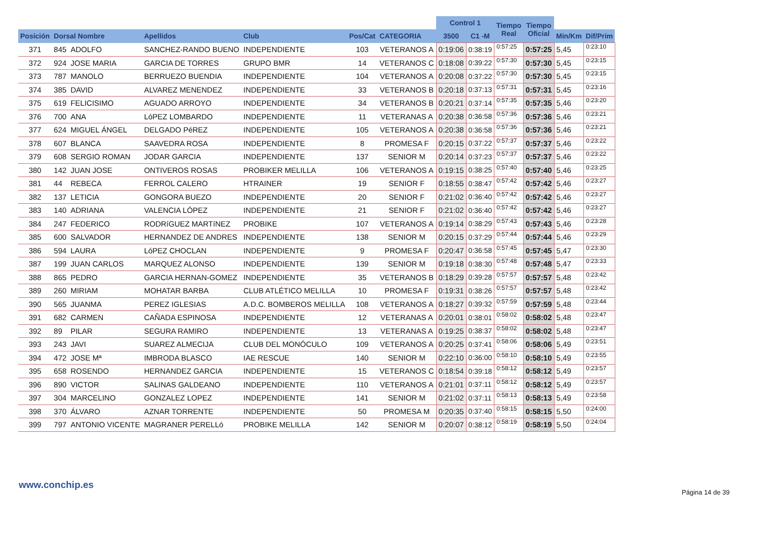| | | | | | | | Control 1 | | Tiempo Real | Tiempo Oficial | | |
| --- | --- | --- | --- | --- | --- | --- | --- | --- | --- | --- | --- | --- |
| Posición | Dorsal Nombre | | Apellidos | Club | Pos/Cat | CATEGORIA | 3500 | C1 -M | | | Min/Km | Dif/Prim |
| 371 | 845 | ADOLFO | SANCHEZ-RANDO BUENO | INDEPENDIENTE | 103 | VETERANOS A | 0:19:06 | 0:38:19 | 0:57:25 | 0:57:25 | 5,45 | 0:23:10 |
| 372 | 924 | JOSE MARIA | GARCIA DE TORRES | GRUPO BMR | 14 | VETERANOS C | 0:18:08 | 0:39:22 | 0:57:30 | 0:57:30 | 5,45 | 0:23:15 |
| 373 | 787 | MANOLO | BERRUEZO BUENDIA | INDEPENDIENTE | 104 | VETERANOS A | 0:20:08 | 0:37:22 | 0:57:30 | 0:57:30 | 5,45 | 0:23:15 |
| 374 | 385 | DAVID | ALVAREZ MENENDEZ | INDEPENDIENTE | 33 | VETERANOS B | 0:20:18 | 0:37:13 | 0:57:31 | 0:57:31 | 5,45 | 0:23:16 |
| 375 | 619 | FELICISIMO | AGUADO ARROYO | INDEPENDIENTE | 34 | VETERANOS B | 0:20:21 | 0:37:14 | 0:57:35 | 0:57:35 | 5,46 | 0:23:20 |
| 376 | 700 | ANA | LóPEZ LOMBARDO | INDEPENDIENTE | 11 | VETERANAS A | 0:20:38 | 0:36:58 | 0:57:36 | 0:57:36 | 5,46 | 0:23:21 |
| 377 | 624 | MIGUEL ÁNGEL | DELGADO PéREZ | INDEPENDIENTE | 105 | VETERANOS A | 0:20:38 | 0:36:58 | 0:57:36 | 0:57:36 | 5,46 | 0:23:21 |
| 378 | 607 | BLANCA | SAAVEDRA ROSA | INDEPENDIENTE | 8 | PROMESA F | 0:20:15 | 0:37:22 | 0:57:37 | 0:57:37 | 5,46 | 0:23:22 |
| 379 | 608 | SERGIO ROMAN | JODAR GARCIA | INDEPENDIENTE | 137 | SENIOR M | 0:20:14 | 0:37:23 | 0:57:37 | 0:57:37 | 5,46 | 0:23:22 |
| 380 | 142 | JUAN JOSE | ONTIVEROS ROSAS | PROBIKER MELILLA | 106 | VETERANOS A | 0:19:15 | 0:38:25 | 0:57:40 | 0:57:40 | 5,46 | 0:23:25 |
| 381 | 44 | REBECA | FERROL CALERO | HTRAINER | 19 | SENIOR F | 0:18:55 | 0:38:47 | 0:57:42 | 0:57:42 | 5,46 | 0:23:27 |
| 382 | 137 | LETICIA | GONGORA BUEZO | INDEPENDIENTE | 20 | SENIOR F | 0:21:02 | 0:36:40 | 0:57:42 | 0:57:42 | 5,46 | 0:23:27 |
| 383 | 140 | ADRIANA | VALENCIA LÓPEZ | INDEPENDIENTE | 21 | SENIOR F | 0:21:02 | 0:36:40 | 0:57:42 | 0:57:42 | 5,46 | 0:23:27 |
| 384 | 247 | FEDERICO | RODRíGUEZ MARTíNEZ | PROBIKE | 107 | VETERANOS A | 0:19:14 | 0:38:29 | 0:57:43 | 0:57:43 | 5,46 | 0:23:28 |
| 385 | 600 | SALVADOR | HERNANDEZ DE ANDRES | INDEPENDIENTE | 138 | SENIOR M | 0:20:15 | 0:37:29 | 0:57:44 | 0:57:44 | 5,46 | 0:23:29 |
| 386 | 594 | LAURA | LóPEZ CHOCLAN | INDEPENDIENTE | 9 | PROMESA F | 0:20:47 | 0:36:58 | 0:57:45 | 0:57:45 | 5,47 | 0:23:30 |
| 387 | 199 | JUAN CARLOS | MARQUEZ ALONSO | INDEPENDIENTE | 139 | SENIOR M | 0:19:18 | 0:38:30 | 0:57:48 | 0:57:48 | 5,47 | 0:23:33 |
| 388 | 865 | PEDRO | GARCIA HERNAN-GOMEZ | INDEPENDIENTE | 35 | VETERANOS B | 0:18:29 | 0:39:28 | 0:57:57 | 0:57:57 | 5,48 | 0:23:42 |
| 389 | 260 | MIRIAM | MOHATAR BARBA | CLUB ATLÉTICO MELILLA | 10 | PROMESA F | 0:19:31 | 0:38:26 | 0:57:57 | 0:57:57 | 5,48 | 0:23:42 |
| 390 | 565 | JUANMA | PEREZ IGLESIAS | A.D.C. BOMBEROS MELILLA | 108 | VETERANOS A | 0:18:27 | 0:39:32 | 0:57:59 | 0:57:59 | 5,48 | 0:23:44 |
| 391 | 682 | CARMEN | CAÑADA ESPINOSA | INDEPENDIENTE | 12 | VETERANAS A | 0:20:01 | 0:38:01 | 0:58:02 | 0:58:02 | 5,48 | 0:23:47 |
| 392 | 89 | PILAR | SEGURA RAMIRO | INDEPENDIENTE | 13 | VETERANAS A | 0:19:25 | 0:38:37 | 0:58:02 | 0:58:02 | 5,48 | 0:23:47 |
| 393 | 243 | JAVI | SUAREZ ALMECIJA | CLUB DEL MONÓCULO | 109 | VETERANOS A | 0:20:25 | 0:37:41 | 0:58:06 | 0:58:06 | 5,49 | 0:23:51 |
| 394 | 472 | JOSE Mª | IMBRODA BLASCO | IAE RESCUE | 140 | SENIOR M | 0:22:10 | 0:36:00 | 0:58:10 | 0:58:10 | 5,49 | 0:23:55 |
| 395 | 658 | ROSENDO | HERNANDEZ GARCIA | INDEPENDIENTE | 15 | VETERANOS C | 0:18:54 | 0:39:18 | 0:58:12 | 0:58:12 | 5,49 | 0:23:57 |
| 396 | 890 | VICTOR | SALINAS GALDEANO | INDEPENDIENTE | 110 | VETERANOS A | 0:21:01 | 0:37:11 | 0:58:12 | 0:58:12 | 5,49 | 0:23:57 |
| 397 | 304 | MARCELINO | GONZALEZ LOPEZ | INDEPENDIENTE | 141 | SENIOR M | 0:21:02 | 0:37:11 | 0:58:13 | 0:58:13 | 5,49 | 0:23:58 |
| 398 | 370 | ÁLVARO | AZNAR TORRENTE | INDEPENDIENTE | 50 | PROMESA M | 0:20:35 | 0:37:40 | 0:58:15 | 0:58:15 | 5,50 | 0:24:00 |
| 399 | 797 | ANTONIO VICENTE | MAGRANER PERELLó | PROBIKE MELILLA | 142 | SENIOR M | 0:20:07 | 0:38:12 | 0:58:19 | 0:58:19 | 5,50 | 0:24:04 |
www.conchip.es
Página 14 de 39